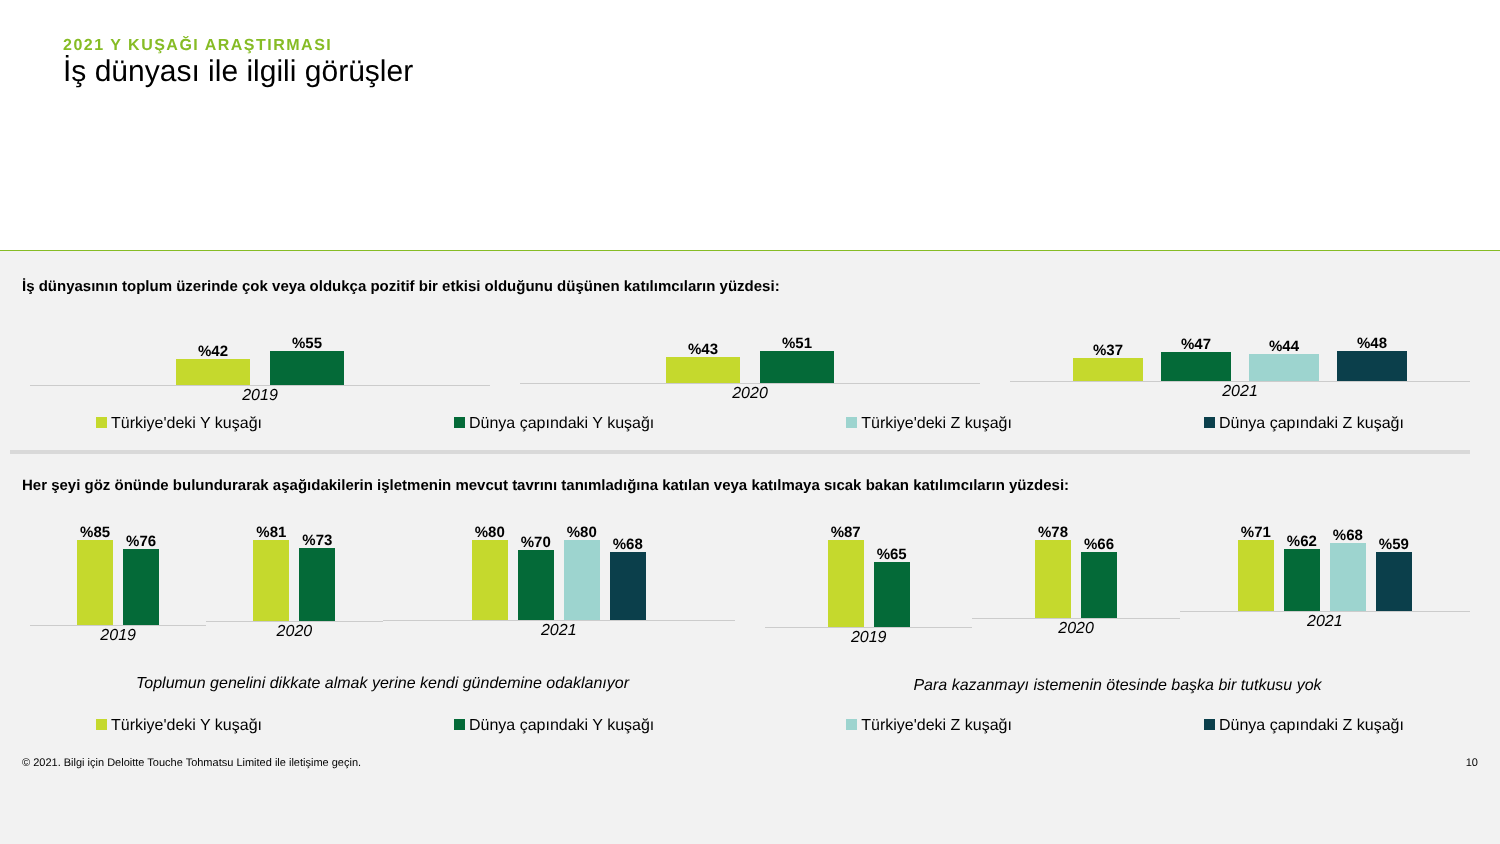2021 Y KUŞAĞI ARAŞTIRMASI
İş dünyası ile ilgili görüşler
İş dünyasının toplum üzerinde çok veya oldukça pozitif bir etkisi olduğunu düşünen katılımcıların yüzdesi:
%42
%55
2019
%43
%51
2020
%37
%47
%44
%48
2021
Türkiye'deki Y kuşağı Dünya çapındaki Y kuşağı Türkiye'deki Z kuşağı Dünya çapındaki Z kuşağı
Her şeyi göz önünde bulundurarak aşağıdakilerin işletmenin mevcut tavrını tanımladığına katılan veya katılmaya sıcak bakan katılımcıların yüzdesi:
%85
%76
2019
%81
%73
2020
%80
%70
%80
%68
2021
Toplumun genelini dikkate almak yerine kendi gündemine odaklanıyor
%87
%65
2019
%78
%66
2020
%71
%62
%68
%59
2021
Para kazanmayı istemenin ötesinde başka bir tutkusu yok
Türkiye'deki Y kuşağı Dünya çapındaki Y kuşağı Türkiye'deki Z kuşağı Dünya çapındaki Z kuşağı
© 2021. Bilgi için Deloitte Touche Tohmatsu Limited ile iletişime geçin. 10